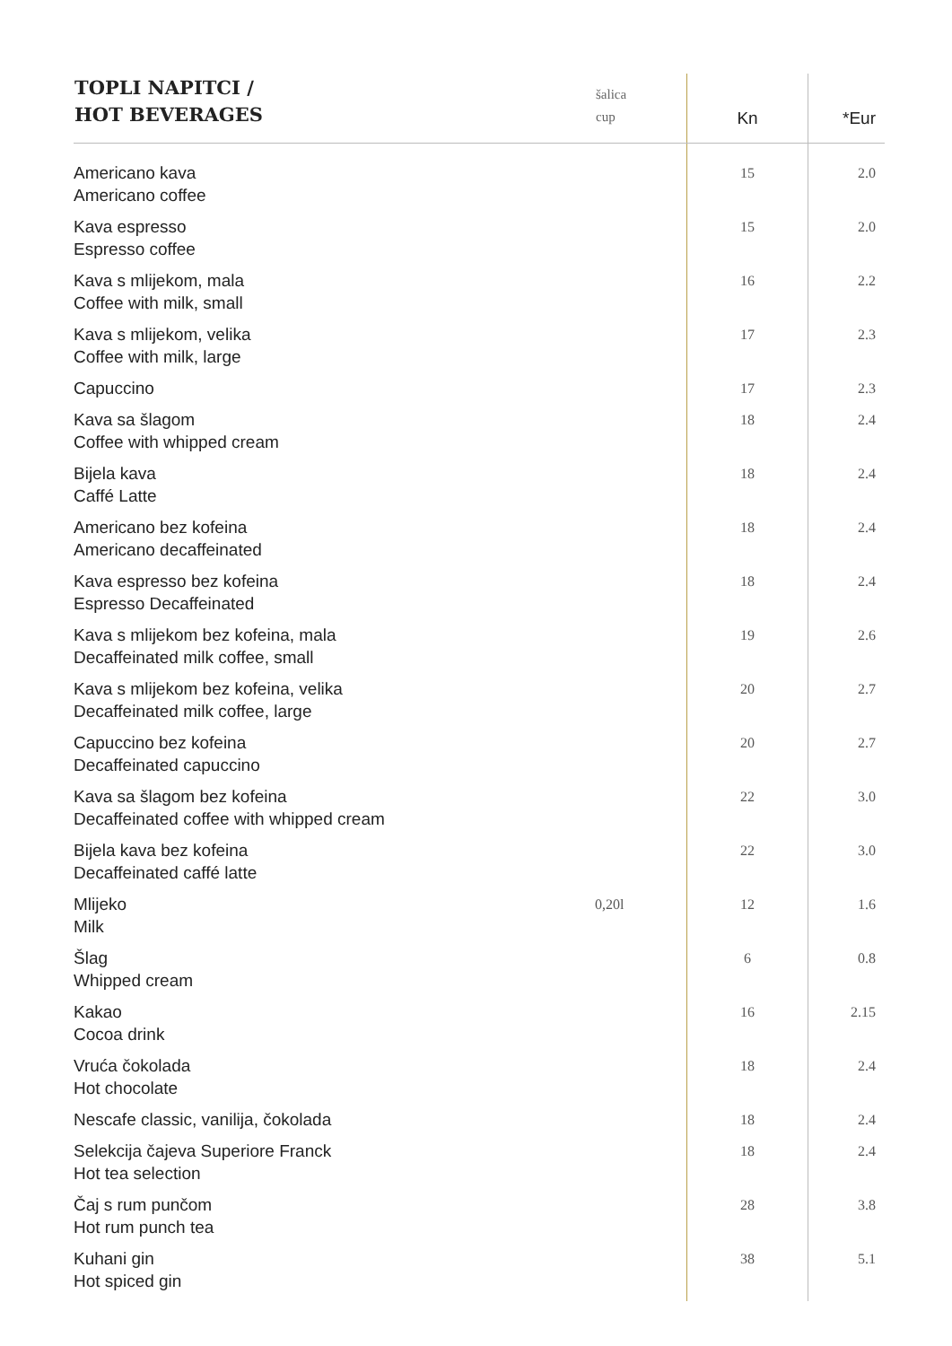| TOPLI NAPITCI / HOT BEVERAGES | šalica cup | Kn | *Eur |
| --- | --- | --- | --- |
| Americano kava Americano coffee | | 15 | 2.0 |
| Kava espresso Espresso coffee | | 15 | 2.0 |
| Kava s mlijekom, mala Coffee with milk, small | | 16 | 2.2 |
| Kava s mlijekom, velika Coffee with milk, large | | 17 | 2.3 |
| Capuccino | | 17 | 2.3 |
| Kava sa šlagom Coffee with whipped cream | | 18 | 2.4 |
| Bijela kava Caffé Latte | | 18 | 2.4 |
| Americano bez kofeina Americano decaffeinated | | 18 | 2.4 |
| Kava espresso bez kofeina Espresso Decaffeinated | | 18 | 2.4 |
| Kava s mlijekom bez kofeina, mala Decaffeinated milk coffee, small | | 19 | 2.6 |
| Kava s mlijekom bez kofeina, velika Decaffeinated milk coffee, large | | 20 | 2.7 |
| Capuccino bez kofeina Decaffeinated capuccino | | 20 | 2.7 |
| Kava sa šlagom bez kofeina Decaffeinated coffee with whipped cream | | 22 | 3.0 |
| Bijela kava bez kofeina Decaffeinated caffé latte | | 22 | 3.0 |
| Mlijeko Milk | 0,20l | 12 | 1.6 |
| Šlag Whipped cream | | 6 | 0.8 |
| Kakao Cocoa drink | | 16 | 2.15 |
| Vruća čokolada Hot chocolate | | 18 | 2.4 |
| Nescafe classic, vanilija, čokolada | | 18 | 2.4 |
| Selekcija čajeva Superiore Franck Hot tea selection | | 18 | 2.4 |
| Čaj s rum punčom Hot rum punch tea | | 28 | 3.8 |
| Kuhani gin Hot spiced gin | | 38 | 5.1 |